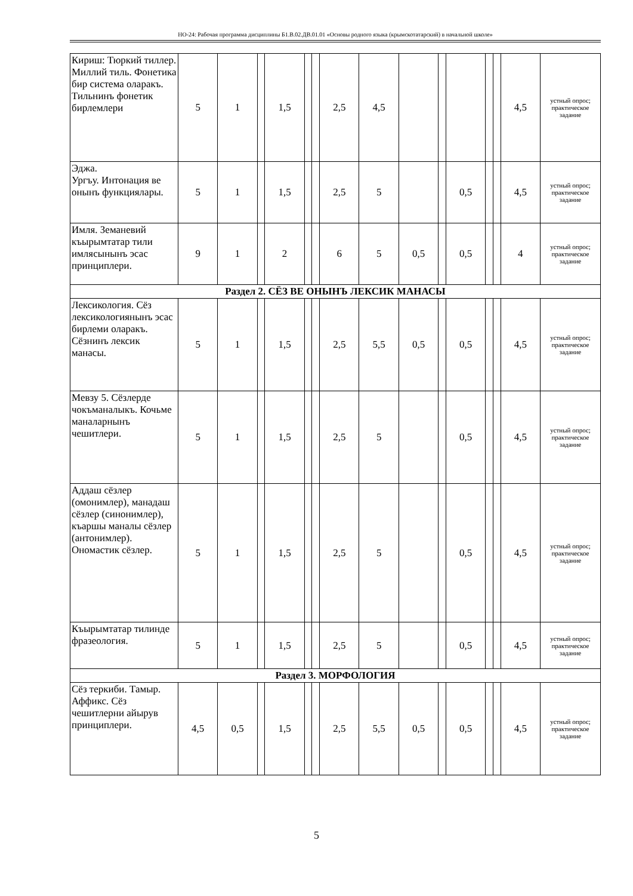НО-24: Рабочая программа дисциплины Б1.В.02.ДВ.01.01 «Основы родного языка (крымскотатарский) в начальной школе»
| Кириш: Тюркий тиллер. Миллий тиль. Фонетика бир система оларакъ. Тильнинъ фонетик бирлемлери | 5 | 1 | | 1,5 | | | 2,5 | 4,5 | | | | | | 4,5 | устный опрос; практическое задание |
| Эджа. Ургъу. Интонация ве онынъ функциялары. | 5 | 1 | | 1,5 | | | 2,5 | 5 | | | 0,5 | | | 4,5 | устный опрос; практическое задание |
| Имля. Земаневий къырымтатар тили имлясынынъ эсас принциплери. | 9 | 1 | | 2 | | | 6 | 5 | 0,5 | | 0,5 | | | 4 | устный опрос; практическое задание |
| Раздел 2. СЁЗ ВЕ ОНЫНЪ ЛЕКСИК МАНАСЫ | | | | | | | | | | | | | | | |
| Лексикология. Сёз лексикологиянынъ эсас бирлеми оларакъ. Сёзнинъ лексик манасы. | 5 | 1 | | 1,5 | | | 2,5 | 5,5 | 0,5 | | 0,5 | | | 4,5 | устный опрос; практическое задание |
| Мевзу 5. Сёзлерде чокъманалыкъ. Кочьме маналарнынъ чешитлери. | 5 | 1 | | 1,5 | | | 2,5 | 5 | | | 0,5 | | | 4,5 | устный опрос; практическое задание |
| Аддаш сёзлер (омонимлер), манадаш сёзлер (синонимлер), къаршы маналы сёзлер (антонимлер). Ономастик сёзлер. | 5 | 1 | | 1,5 | | | 2,5 | 5 | | | 0,5 | | | 4,5 | устный опрос; практическое задание |
| Къырымтатар тилинде фразеология. | 5 | 1 | | 1,5 | | | 2,5 | 5 | | | 0,5 | | | 4,5 | устный опрос; практическое задание |
| Раздел 3. МОРФОЛОГИЯ | | | | | | | | | | | | | | | |
| Сёз теркиби. Тамыр. Аффикс. Сёз чешитлерни айырув принциплери. | 4,5 | 0,5 | | 1,5 | | | 2,5 | 5,5 | 0,5 | | 0,5 | | | 4,5 | устный опрос; практическое задание |
5